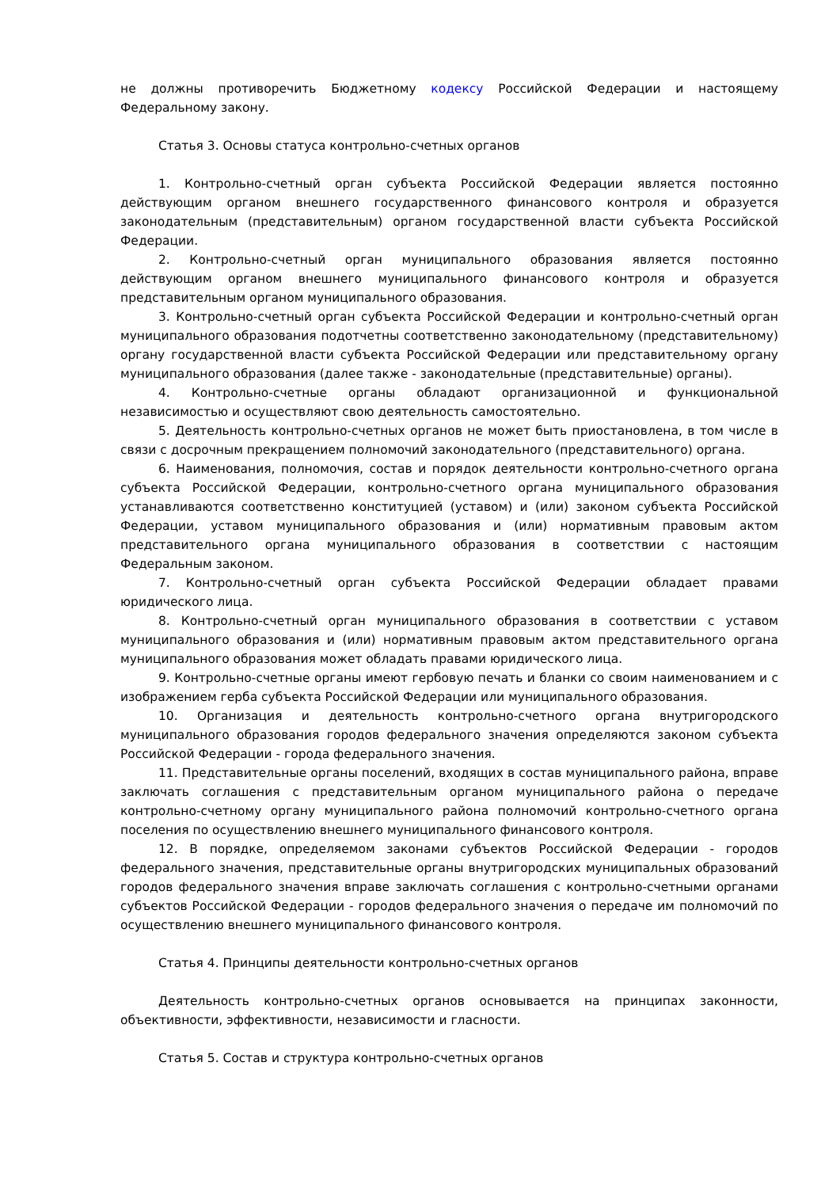не должны противоречить Бюджетному кодексу Российской Федерации и настоящему Федеральному закону.
Статья 3. Основы статуса контрольно-счетных органов
1. Контрольно-счетный орган субъекта Российской Федерации является постоянно действующим органом внешнего государственного финансового контроля и образуется законодательным (представительным) органом государственной власти субъекта Российской Федерации.
2. Контрольно-счетный орган муниципального образования является постоянно действующим органом внешнего муниципального финансового контроля и образуется представительным органом муниципального образования.
3. Контрольно-счетный орган субъекта Российской Федерации и контрольно-счетный орган муниципального образования подотчетны соответственно законодательному (представительному) органу государственной власти субъекта Российской Федерации или представительному органу муниципального образования (далее также - законодательные (представительные) органы).
4. Контрольно-счетные органы обладают организационной и функциональной независимостью и осуществляют свою деятельность самостоятельно.
5. Деятельность контрольно-счетных органов не может быть приостановлена, в том числе в связи с досрочным прекращением полномочий законодательного (представительного) органа.
6. Наименования, полномочия, состав и порядок деятельности контрольно-счетного органа субъекта Российской Федерации, контрольно-счетного органа муниципального образования устанавливаются соответственно конституцией (уставом) и (или) законом субъекта Российской Федерации, уставом муниципального образования и (или) нормативным правовым актом представительного органа муниципального образования в соответствии с настоящим Федеральным законом.
7. Контрольно-счетный орган субъекта Российской Федерации обладает правами юридического лица.
8. Контрольно-счетный орган муниципального образования в соответствии с уставом муниципального образования и (или) нормативным правовым актом представительного органа муниципального образования может обладать правами юридического лица.
9. Контрольно-счетные органы имеют гербовую печать и бланки со своим наименованием и с изображением герба субъекта Российской Федерации или муниципального образования.
10. Организация и деятельность контрольно-счетного органа внутригородского муниципального образования городов федерального значения определяются законом субъекта Российской Федерации - города федерального значения.
11. Представительные органы поселений, входящих в состав муниципального района, вправе заключать соглашения с представительным органом муниципального района о передаче контрольно-счетному органу муниципального района полномочий контрольно-счетного органа поселения по осуществлению внешнего муниципального финансового контроля.
12. В порядке, определяемом законами субъектов Российской Федерации - городов федерального значения, представительные органы внутригородских муниципальных образований городов федерального значения вправе заключать соглашения с контрольно-счетными органами субъектов Российской Федерации - городов федерального значения о передаче им полномочий по осуществлению внешнего муниципального финансового контроля.
Статья 4. Принципы деятельности контрольно-счетных органов
Деятельность контрольно-счетных органов основывается на принципах законности, объективности, эффективности, независимости и гласности.
Статья 5. Состав и структура контрольно-счетных органов